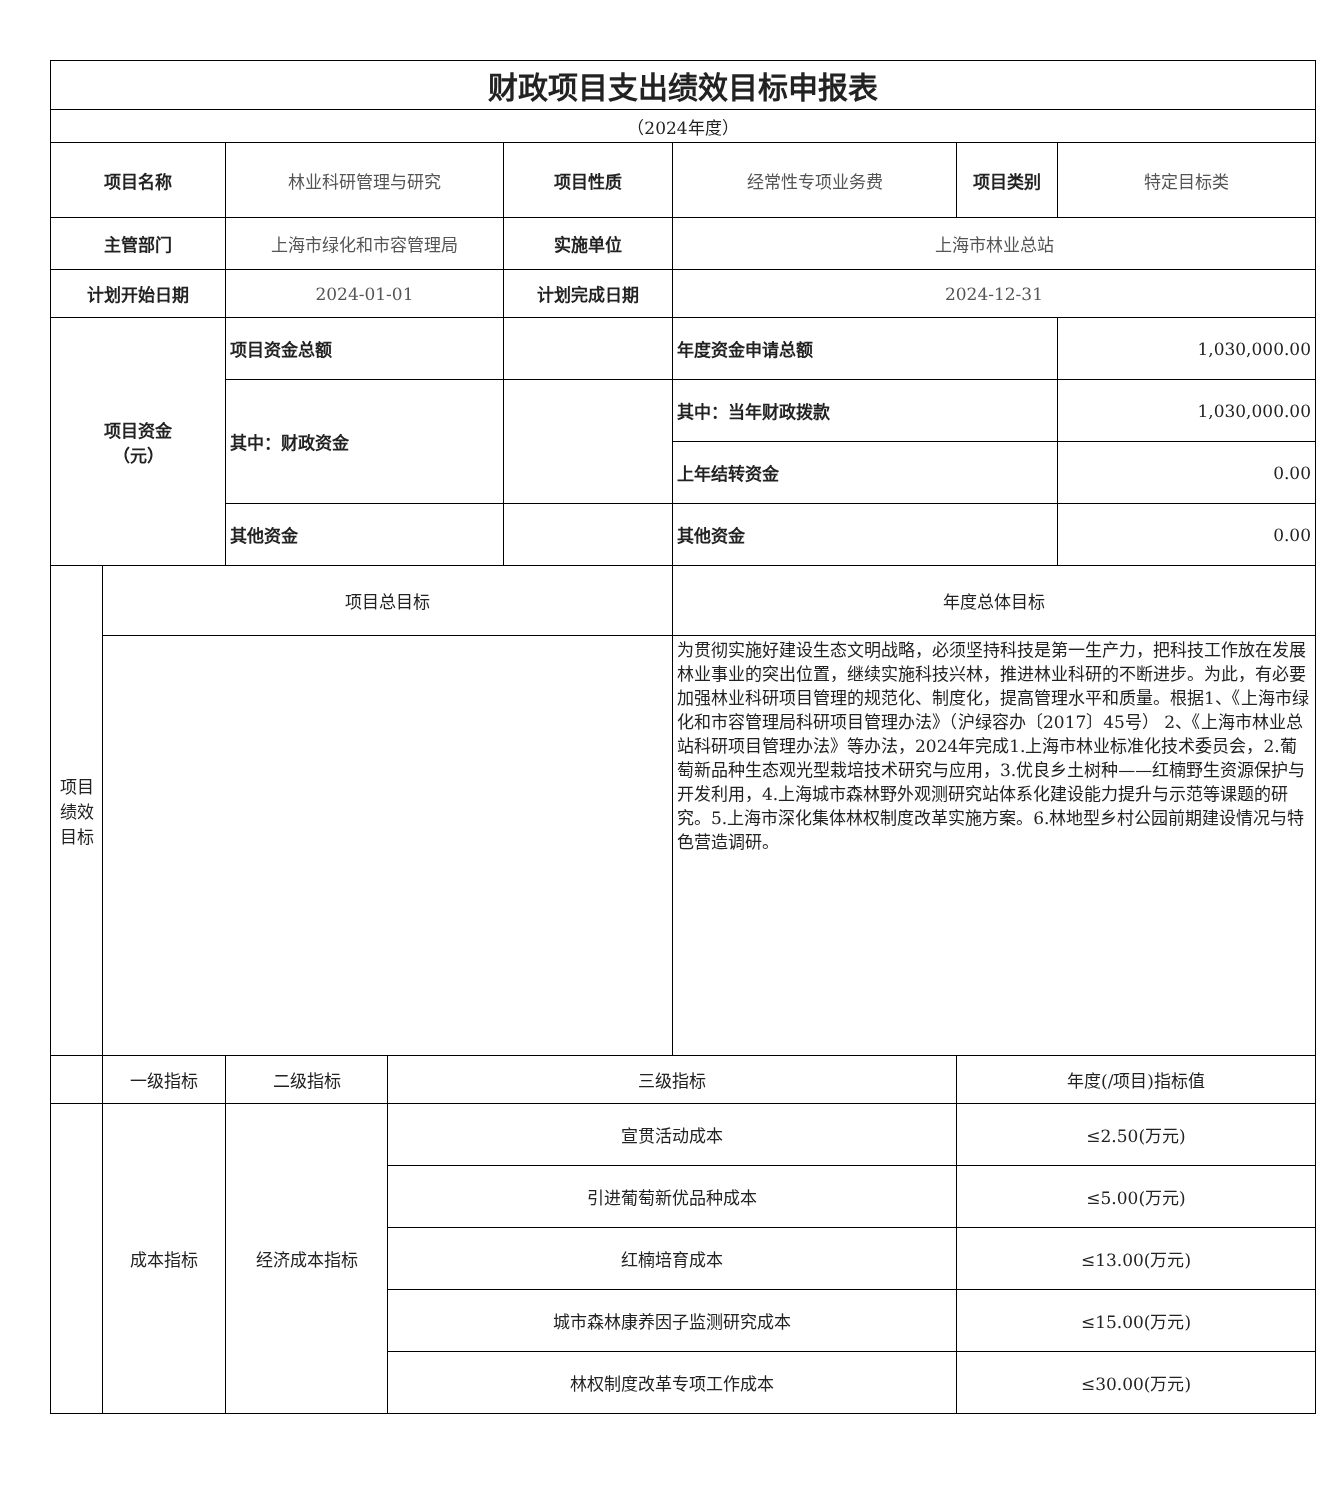| 财政项目支出绩效目标申报表 | | | | | | | |
| （2024年度） | | | | | | | |
| 项目名称 | | 林业科研管理与研究 | | 项目性质 | 经常性专项业务费 | 项目类别 | 特定目标类 |
| 主管部门 | | 上海市绿化和市容管理局 | | 实施单位 | 上海市林业总站 | | |
| 计划开始日期 | | 2024-01-01 | | 计划完成日期 | 2024-12-31 | | |
| 项目资金 （元） | | 项目资金总额 | | | 年度资金申请总额 | | 1,030,000.00 |
| | | 其中：财政资金 | | | 其中：当年财政拨款 | | 1,030,000.00 |
| | | | | | 上年结转资金 | | 0.00 |
| | | 其他资金 | | | 其他资金 | | 0.00 |
| 项目 绩效 目标 | 项目总目标 | | | | 年度总体目标 | | |
| | | | | | 为贯彻实施好建设生态文明战略，必须坚持科技是第一生产力，把科技工作放在发展林业事业的突出位置，继续实施科技兴林，推进林业科研的不断进步。为此，有必要加强林业科研项目管理的规范化、制度化，提高管理水平和质量。根据1、《上海市绿化和市容管理局科研项目管理办法》（沪绿容办〔2017〕45号） 2、《上海市林业总站科研项目管理办法》等办法，2024年完成1.上海市林业标准化技术委员会，2.葡萄新品种生态观光型栽培技术研究与应用，3.优良乡土树种——红楠野生资源保护与开发利用，4.上海城市森林野外观测研究站体系化建设能力提升与示范等课题的研究。5.上海市深化集体林权制度改革实施方案。6.林地型乡村公园前期建设情况与特色营造调研。 | | |
| | 一级指标 | 二级指标 | 三级指标 | | | 年度(/项目)指标值 | |
| | 成本指标 | 经济成本指标 | 宣贯活动成本 | | | ≤2.50(万元) | |
| | | | 引进葡萄新优品种成本 | | | ≤5.00(万元) | |
| | | | 红楠培育成本 | | | ≤13.00(万元) | |
| | | | 城市森林康养因子监测研究成本 | | | ≤15.00(万元) | |
| | | | 林权制度改革专项工作成本 | | | ≤30.00(万元) | |